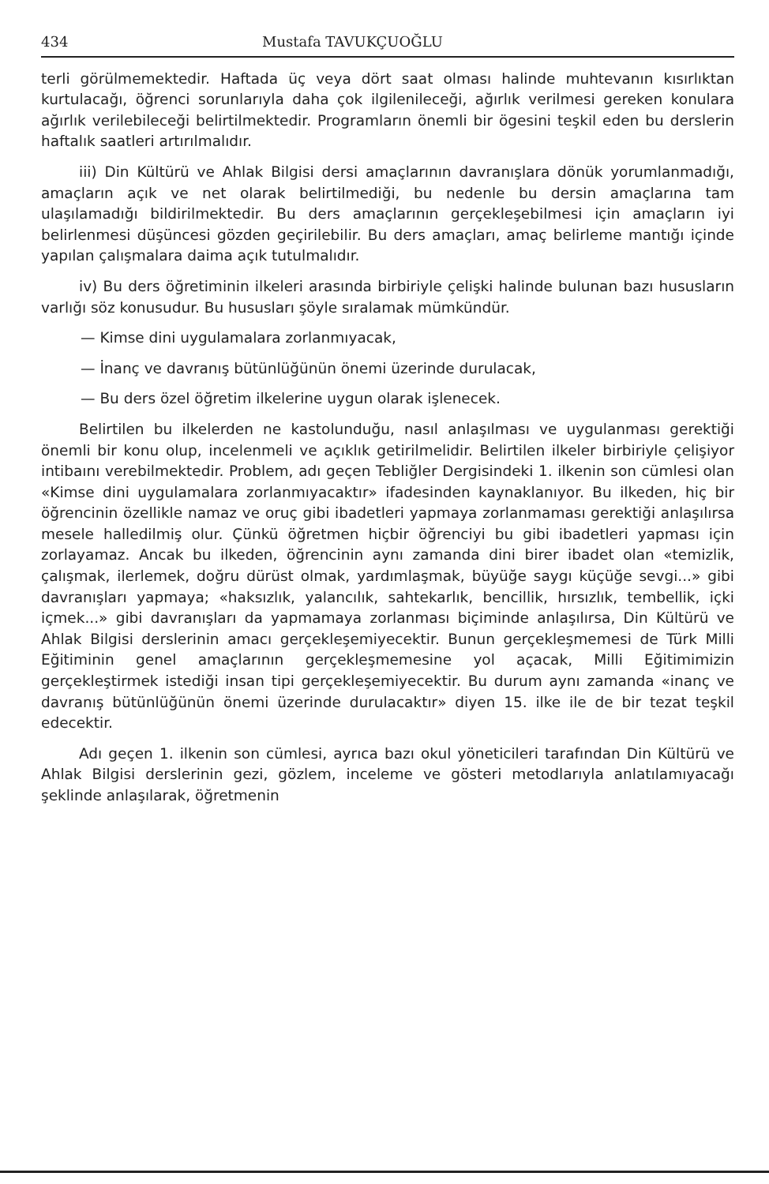434 Mustafa TAVUKÇUOĞLU
terli görülmemektedir. Haftada üç veya dört saat olması halinde muhtevanın kısırlıktan kurtulacağı, öğrenci sorunlarıyla daha çok ilgilenileceği, ağırlık verilmesi gereken konulara ağırlık verilebileceği belirtilmektedir. Programların önemli bir ögesini teşkil eden bu derslerin haftalık saatleri artırılmalıdır.
iii) Din Kültürü ve Ahlak Bilgisi dersi amaçlarının davranışlara dönük yorumlanmadığı, amaçların açık ve net olarak belirtilmediği, bu nedenle bu dersin amaçlarına tam ulaşılamadığı bildirilmektedir. Bu ders amaçlarının gerçekleşebilmesi için amaçların iyi belirlenmesi düşüncesi gözden geçirilebilir. Bu ders amaçları, amaç belirleme mantığı içinde yapılan çalışmalara daima açık tutulmalıdır.
iv) Bu ders öğretiminin ilkeleri arasında birbiriyle çelişki halinde bulunan bazı hususların varlığı söz konusudur. Bu hususları şöyle sıralamak mümkündür.
— Kimse dini uygulamalara zorlanmıyacak,
— İnanç ve davranış bütünlüğünün önemi üzerinde durulacak,
— Bu ders özel öğretim ilkelerine uygun olarak işlenecek.
Belirtilen bu ilkelerden ne kastolunduğu, nasıl anlaşılması ve uygulanması gerektiği önemli bir konu olup, incelenmeli ve açıklık getirilmelidir. Belirtilen ilkeler birbiriyle çelişiyor intibaını verebilmektedir. Problem, adı geçen Tebliğler Dergisindeki 1. ilkenin son cümlesi olan «Kimse dini uygulamalara zorlanmıyacaktır» ifadesinden kaynaklanıyor. Bu ilkeden, hiç bir öğrencinin özellikle namaz ve oruç gibi ibadetleri yapmaya zorlanmaması gerektiği anlaşılırsa mesele halledilmiş olur. Çünkü öğretmen hiçbir öğrenciyi bu gibi ibadetleri yapması için zorlayamaz. Ancak bu ilkeden, öğrencinin aynı zamanda dini birer ibadet olan «temizlik, çalışmak, ilerlemek, doğru dürüst olmak, yardımlaşmak, büyüğe saygı küçüğe sevgi...» gibi davranışları yapmaya; «haksızlık, yalancılık, sahtekarlık, bencillik, hırsızlık, tembellik, içki içmek...» gibi davranışları da yapmamaya zorlanması biçiminde anlaşılırsa, Din Kültürü ve Ahlak Bilgisi derslerinin amacı gerçekleşemiyecektir. Bunun gerçekleşmemesi de Türk Milli Eğitiminin genel amaçlarının gerçekleşmemesine yol açacak, Milli Eğitimimizin gerçekleştirmek istediği insan tipi gerçekleşemiyecektir. Bu durum aynı zamanda «inanç ve davranış bütünlüğünün önemi üzerinde durulacaktır» diyen 15. ilke ile de bir tezat teşkil edecektir.
Adı geçen 1. ilkenin son cümlesi, ayrıca bazı okul yöneticileri tarafından Din Kültürü ve Ahlak Bilgisi derslerinin gezi, gözlem, inceleme ve gösteri metodlarıyla anlatılamıyacağı şeklinde anlaşılarak, öğretmenin